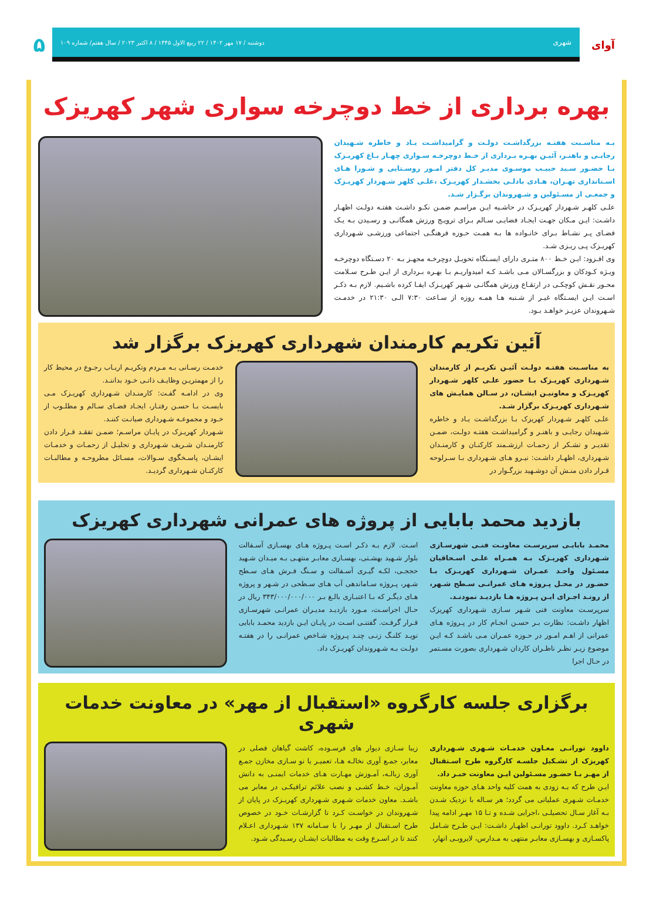آوای
شهری دوشنبه / ۱۷ مهر ۱۴۰۲ / ۲۲ ربیع الاول ۱۴۴۵ / ۸ اکتبر ۲۰۲۳ / سال هفتم/ شماره ۱۰۹
۵
بهره برداری از خط دوچرخه سواری شهر کهریزک
بـه مناسـبت هفتـه بزرگداشـت دولـت و گرامیداشـت یـاد و خاطره شـهیدان رجایـی و باهنـر، آئیـن بهـره بـرداری از خـط دوچرخـه سـواری چهـار بـاغ کهریـزک بـا حضـور سـید حبیـب موسـوی مدیـر کل دفتر امـور روسـتایی و شـورا هـای اسـتانداری تهـران، هـادی بادلـی بخشـدار کهریـزک ،علـی کلهر شـهردار کهریـزک و جمعـی از مسـئولین و شـهروندان برگـزار شـد.
علـی کلهـر شـهردار کهریـزک در حاشـیه ایـن مراسـم ضمـن نکـو داشـت هفتـه دولـت اظهـار داشـت: ایـن مـکان جهـت ایجـاد فضایـی سـالم بـرای ترویـج ورزش همگانـی و رسـیدن بـه یـک فضـای پـر نشـاط بـرای خانـواده ها بـه همـت حـوزه فرهنگـی اجتماعی ورزشـی شـهرداری کهریـزک پـی ریـزی شـد.
وی افـزود: ایـن خـط ۸۰۰ متـری دارای ایسـتگاه تحویـل دوچرخـه مجهـز بـه ۲۰ دسـتگاه دوچرخـه ویـژه کـودکان و بزرگسـالان مـی باشـد کـه امیدواریـم بـا بهـره بـرداری از ایـن طـرح سـلامت محـور نقـش کوچکـی در ارتقـاع ورزش همگانـی شـهر کهریـزک ایفـا کرده باشـیم. لازم بـه ذکـر اسـت ایـن ایسـتگاه غیـر از شـنبه هـا همـه روزه از سـاعت ۷:۳۰ الـی ۲۱:۳۰ در خدمـت شـهروندان عزیـز خواهـد بـود.
آئین تکریم کارمندان شهرداری کهریزک برگزار شد
به مناسـبت هفتـه دولـت آئیـن تکریـم از کارمندان شـهرداری کهریـزک بـا حضور علـی کلهر شـهردار کهریـزک و معاونیـن ایشـان، در سـالن همایـش های شـهرداری کهریـزک برگزار شـد.
علـی کلهـر شـهردار کهریزک بـا بزرگداشـت یـاد و خاطره شـهیدان رجایـی و باهنـر و گرامیداشـت هفتـه دولـت، ضمـن تقدیـر و تشـکر از زحمـات ارزشـمند کارکنـان و کارمنـدان شـهرداری، اظهـار داشـت: نیـرو هـای شـهرداری بـا سـرلوحه قـرار دادن منـش آن دوشـهید بزرگـوار در
خدمـت رسـانی بـه مـردم وتکریـم اربـاب رجـوع در محیط کار را از مهمتریـن وظایـف ذاتـی خـود بداننـد.
وی در ادامـه گفـت: کارمنـدان شـهرداری کهریـزک مـی بایسـت بـا حسـن رفتـار، ایجـاد فضـای سـالم و مطلـوب از خـود و مجموعـه شـهرداری صیانـت کننـد.
شـهردار کهریـزک در پایـان مراسـم؛ ضمـن تفقـد قـرار دادن کارمنـدان شـریف شـهرداری و تجلیـل از زحمـات و خدمـات ایشـان، پاسـخگوی سـوالات، مسـائل مطروحـه و مطالبـات کارکنـان شـهرداری گردیـد.
بازدید محمد بابایی از پروژه های عمرانی شهرداری کهریزک
محمـد بابایـی سرپرسـت معاونـت فنـی شهرسـازی شـهرداری کهریـزک بـه همـراه علـی اسـحاقیان مسـئول واحـد عمـران شـهرداری کهریـزک بـا حضـور در محـل پـروژه هـای عمرانـی سـطح شـهر، از رونـد اجـرای ایـن پـروژه هـا بازدیـد نمودنـد.
سرپرسـت معاونت فنی شـهر سـازی شـهرداری کهریزک اظهار داشـت: نظارت بـر حسـن انجـام کار در پـروژه هـای عمرانی از اهـم امـور در حـوزه عمـران مـی باشـد کـه ایـن موضوع زیـر نظـر ناظـران کاردان شـهرداری بصورت مسـتمر در حـال اجرا
اسـت. لازم بـه ذکـر اسـت پـروژه هـای بهسـازی آسـفالت بلوار شـهید بهشـتی، بهسـازی معابـر منتهـی بـه میـدان شـهید حججـی، لکـه گیـری آسـفالت و سـنگ فـرش هـای سـطح شـهر، پـروژه سـاماندهی آب هـای سـطحی در شـهر و پروژه هـای دیگـر که بـا اعتبـاری بالـغ بـر ۳۴۳/۰۰۰/۰۰۰/۰۰۰ ریال در حـال اجراسـت، مـورد بازدیـد مدیـران عمرانـی شهرسـازی قـرار گرفـت. گفتنـی اسـت در پایـان ایـن بازدید محمـد بابایی نویـد کلنـگ زنـی چنـد پـروژه شـاخص عمرانـی را در هفتـه دولـت بـه شـهروندان کهریـزک داد.
برگزاری جلسه کارگروه «استقبال از مهر» در معاونت خدمات شهری
داوود تورانـی معـاون خدمـات شـهری شـهرداری کهریزک از تشـکیل جلسـه کارگروه طرح اسـتقبال از مهـر بـا حضـور مسـئولین ایـن معاونت خبـر داد.
ایـن طرح که بـه زودی به همت کلیه واحد هـای حوزه معاونت خدمـات شـهری عملیاتی می گردد؛ هر سـاله با نزدیک شـدن بـه آغاز سـال تحصیلـی ،اجرایی شـده و تـا ۱۵ مهـر ادامه پیدا خواهـد کـرد. داوود تورانـی اظهـار داشـت: ایـن طـرح شـامل پاکسـازی و بهسـازی معابـر منتهی به مـدارس، لایروبـی انهار،
زیبا سـازی دیوار های فرسـوده، کاشت گیاهان فصلی در معابر، جمـع آوری نخالـه هـا، تعمیـر یا نو سـازی مخازن جمـع آوری زبالـه، آمـوزش مهـارت هـای خدمات ایمنـی به دانش آمـوزان، خـط کشـی و نصب علائم ترافیکـی در معابر می باشـد. معاون خدمات شـهری شـهرداری کهریـزک در پایان از شـهروندان در خواسـت کـرد تا گزارشـات خـود در خصوص طرح اسـتقبال از مهـر را با سـامانه ۱۳۷ شـهرداری اعـلام کنند تا در اسـرع وقت به مطالبات ایشـان رسـیدگی شـود.